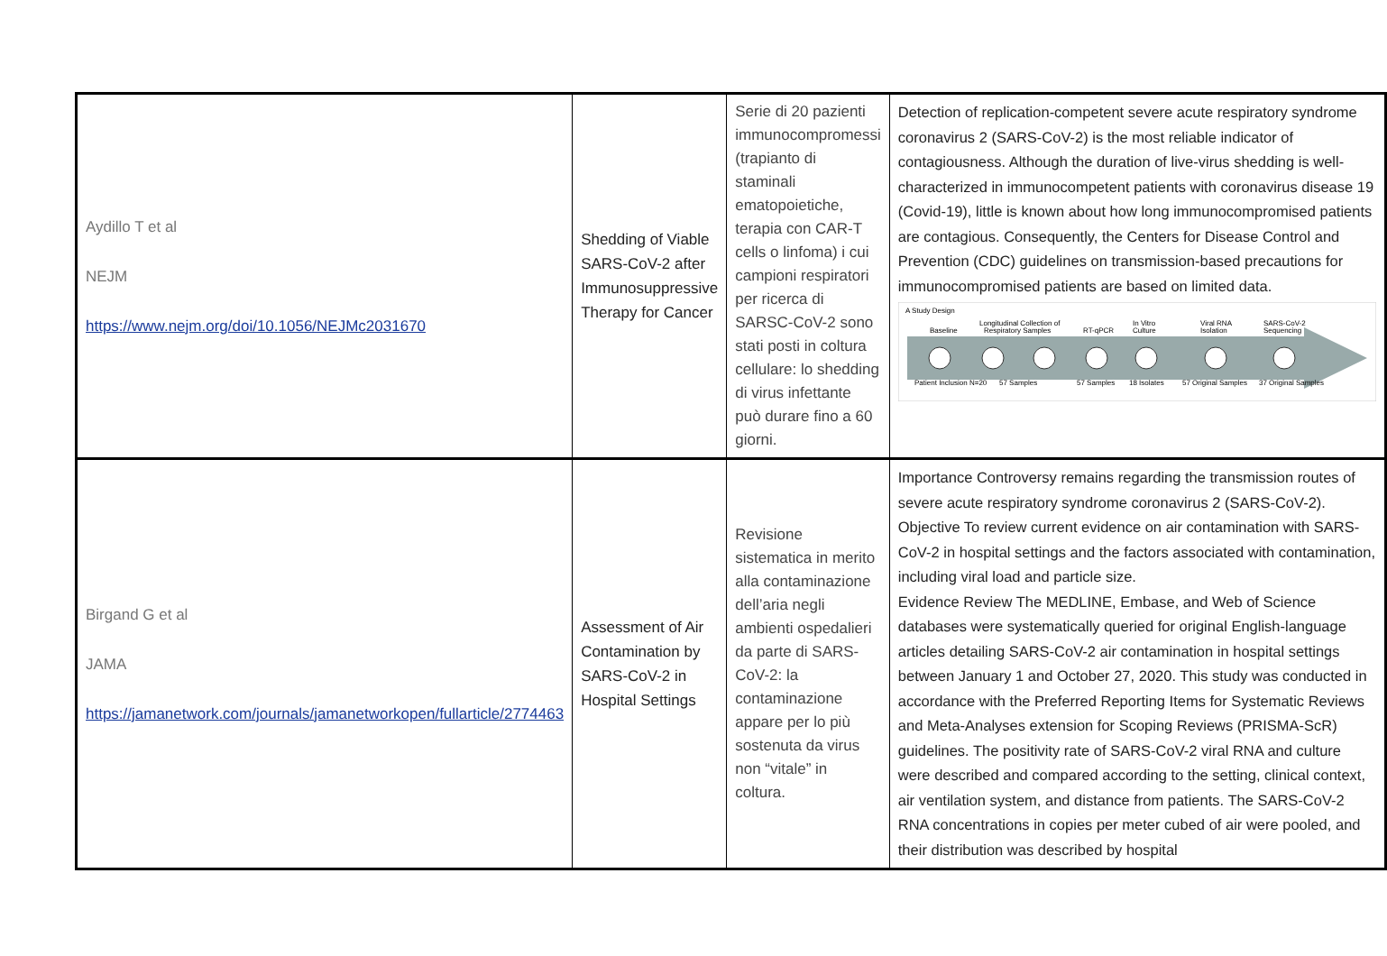| Aydillo T et al NEJM https://www.nejm.org/doi/10.1056/NEJMc2031670 | Shedding of Viable SARS-CoV-2 after Immunosuppressive Therapy for Cancer | Serie di 20 pazienti immunocompromessi (trapianto di staminali ematopoietiche, terapia con CAR-T cells o linfoma) i cui campioni respiratori per ricerca di SARSC-CoV-2 sono stati posti in coltura cellulare: lo shedding di virus infettante può durare fino a 60 giorni. | Detection of replication-competent severe acute respiratory syndrome coronavirus 2 (SARS-CoV-2) is the most reliable indicator of contagiousness. Although the duration of live-virus shedding is well-characterized in immunocompetent patients with coronavirus disease 19 (Covid-19), little is known about how long immunocompromised patients are contagious. Consequently, the Centers for Disease Control and Prevention (CDC) guidelines on transmission-based precautions for immunocompromised patients are based on limited data. A Study Design Baseline Longitudinal Collection of Respiratory Samples RT-qPCR In Vitro Culture Viral RNA Isolation SARS-CoV-2 Sequencing Patient Inclusion N=20 57 Samples 57 Samples 18 Isolates 57 Original Samples 37 Original Samples |
| Birgand G et al JAMA https://jamanetwork.com/journals/jamanetworkopen/fullarticle/2774463 | Assessment of Air Contamination by SARS-CoV-2 in Hospital Settings | Revisione sistematica in merito alla contaminazione dell’aria negli ambienti ospedalieri da parte di SARS-CoV-2: la contaminazione appare per lo più sostenuta da virus non “vitale” in coltura. | Importance Controversy remains regarding the transmission routes of severe acute respiratory syndrome coronavirus 2 (SARS-CoV-2). Objective To review current evidence on air contamination with SARS-CoV-2 in hospital settings and the factors associated with contamination, including viral load and particle size. Evidence Review The MEDLINE, Embase, and Web of Science databases were systematically queried for original English-language articles detailing SARS-CoV-2 air contamination in hospital settings between January 1 and October 27, 2020. This study was conducted in accordance with the Preferred Reporting Items for Systematic Reviews and Meta-Analyses extension for Scoping Reviews (PRISMA-ScR) guidelines. The positivity rate of SARS-CoV-2 viral RNA and culture were described and compared according to the setting, clinical context, air ventilation system, and distance from patients. The SARS-CoV-2 RNA concentrations in copies per meter cubed of air were pooled, and their distribution was described by hospital |